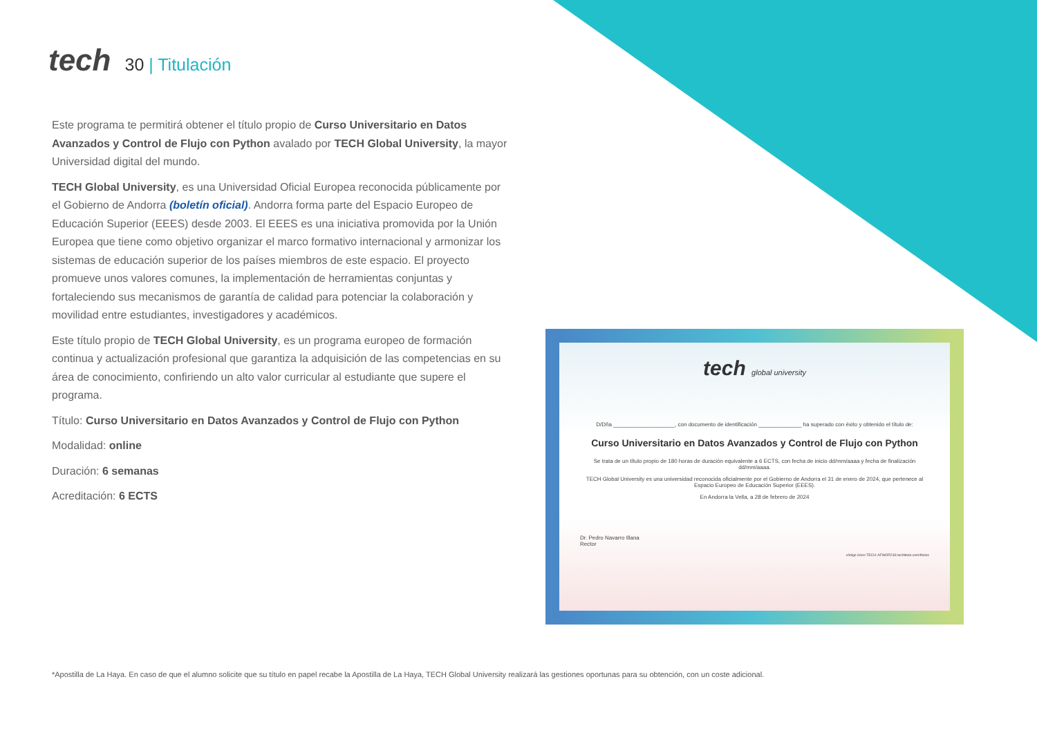tech
30 | Titulación
Este programa te permitirá obtener el título propio de Curso Universitario en Datos Avanzados y Control de Flujo con Python avalado por TECH Global University, la mayor Universidad digital del mundo.
TECH Global University, es una Universidad Oficial Europea reconocida públicamente por el Gobierno de Andorra (boletín oficial). Andorra forma parte del Espacio Europeo de Educación Superior (EEES) desde 2003. El EEES es una iniciativa promovida por la Unión Europea que tiene como objetivo organizar el marco formativo internacional y armonizar los sistemas de educación superior de los países miembros de este espacio. El proyecto promueve unos valores comunes, la implementación de herramientas conjuntas y fortaleciendo sus mecanismos de garantía de calidad para potenciar la colaboración y movilidad entre estudiantes, investigadores y académicos.
Este título propio de TECH Global University, es un programa europeo de formación continua y actualización profesional que garantiza la adquisición de las competencias en su área de conocimiento, confiriendo un alto valor curricular al estudiante que supere el programa.
Título: Curso Universitario en Datos Avanzados y Control de Flujo con Python
Modalidad: online
Duración: 6 semanas
Acreditación: 6 ECTS
tech global university
D/Dña ____________________, con documento de identificación ______________ ha superado con éxito y obtenido el título de:
Curso Universitario en Datos Avanzados y Control de Flujo con Python
Se trata de un título propio de 180 horas de duración equivalente a 6 ECTS, con fecha de inicio dd/mm/aaaa y fecha de finalización dd/mm/aaaa.
TECH Global University es una universidad reconocida oficialmente por el Gobierno de Andorra el 31 de enero de 2024, que pertenece al Espacio Europeo de Educación Superior (EEES).
En Andorra la Vella, a 28 de febrero de 2024
Dr. Pedro Navarro Illana
Rector
código único TECH: AFWOR23S techtitute.com/títulos
*Apostilla de La Haya. En caso de que el alumno solicite que su título en papel recabe la Apostilla de La Haya, TECH Global University realizará las gestiones oportunas para su obtención, con un coste adicional.